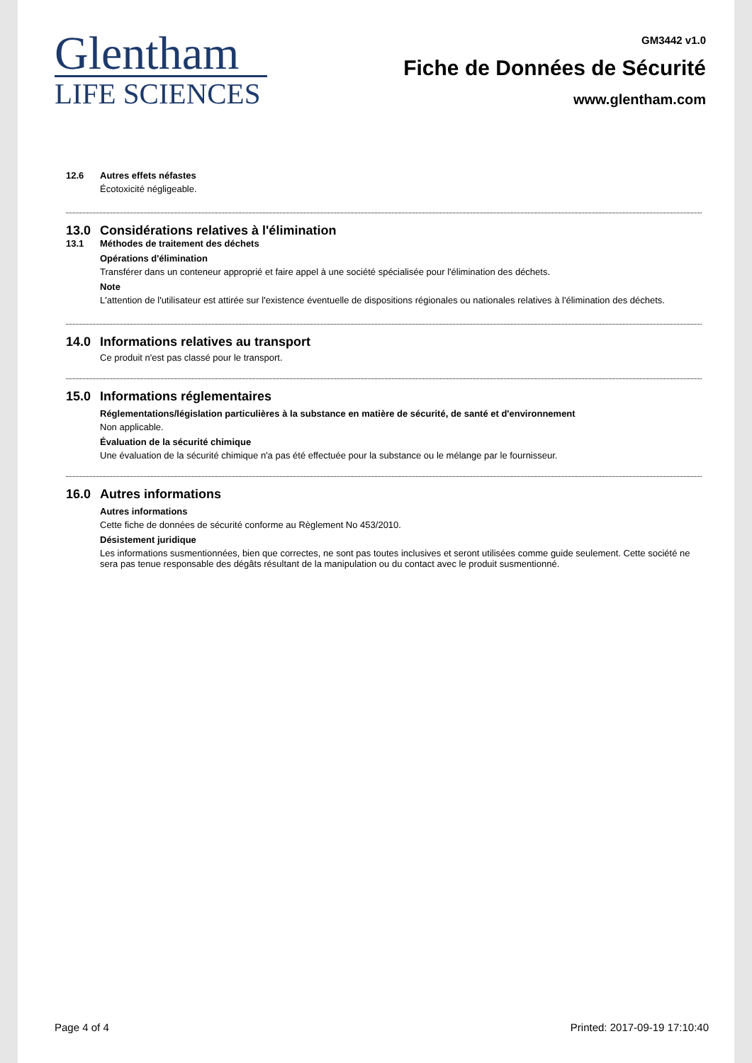Glentham
LIFE SCIENCES
GM3442 v1.0
Fiche de Données de Sécurité
www.glentham.com
12.6 Autres effets néfastes
Écotoxicité négligeable.
13.0 Considérations relatives à l'élimination
13.1 Méthodes de traitement des déchets
Opérations d'élimination
Transférer dans un conteneur approprié et faire appel à une société spécialisée pour l'élimination des déchets.
Note
L'attention de l'utilisateur est attirée sur l'existence éventuelle de dispositions régionales ou nationales relatives à l'élimination des déchets.
14.0 Informations relatives au transport
Ce produit n'est pas classé pour le transport.
15.0 Informations réglementaires
Réglementations/législation particulières à la substance en matière de sécurité, de santé et d'environnement
Non applicable.
Évaluation de la sécurité chimique
Une évaluation de la sécurité chimique n'a pas été effectuée pour la substance ou le mélange par le fournisseur.
16.0 Autres informations
Autres informations
Cette fiche de données de sécurité conforme au Règlement No 453/2010.
Désistement juridique
Les informations susmentionnées, bien que correctes, ne sont pas toutes inclusives et seront utilisées comme guide seulement. Cette société ne sera pas tenue responsable des dégâts résultant de la manipulation ou du contact avec le produit susmentionné.
Page 4 of 4 Printed: 2017-09-19 17:10:40